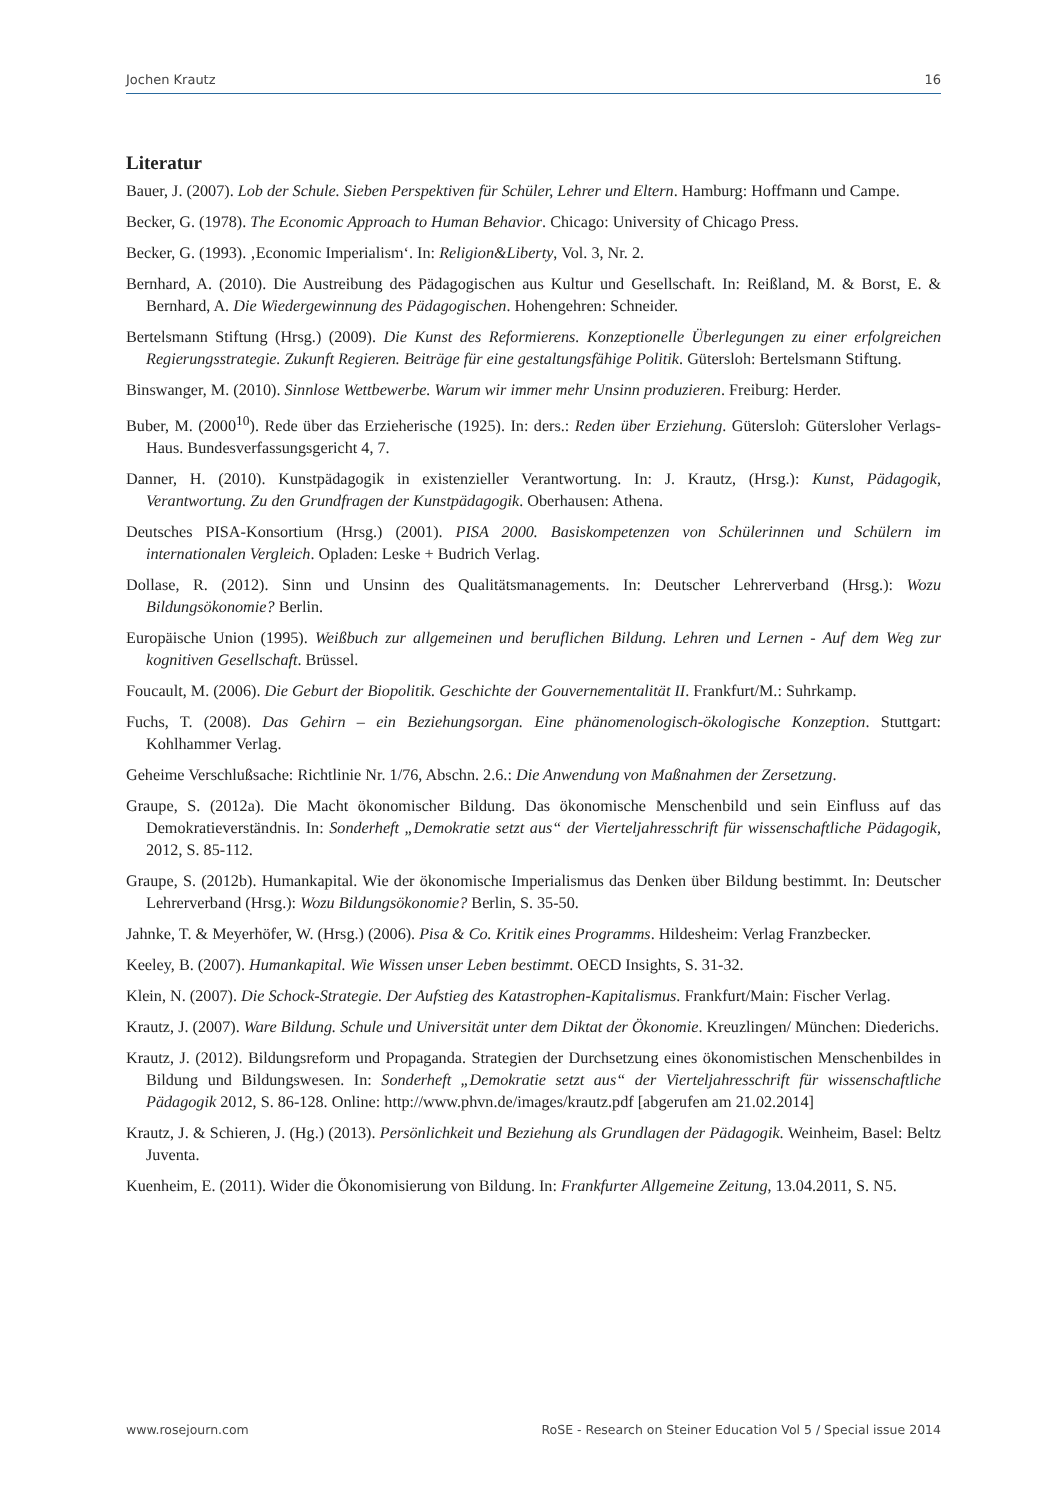Jochen Krautz 16
Literatur
Bauer, J. (2007). Lob der Schule. Sieben Perspektiven für Schüler, Lehrer und Eltern. Hamburg: Hoffmann und Campe.
Becker, G. (1978). The Economic Approach to Human Behavior. Chicago: University of Chicago Press.
Becker, G. (1993). ‚Economic Imperialism‘. In: Religion&Liberty, Vol. 3, Nr. 2.
Bernhard, A. (2010). Die Austreibung des Pädagogischen aus Kultur und Gesellschaft. In: Reißland, M. & Borst, E. & Bernhard, A. Die Wiedergewinnung des Pädagogischen. Hohengehren: Schneider.
Bertelsmann Stiftung (Hrsg.) (2009). Die Kunst des Reformierens. Konzeptionelle Überlegungen zu einer erfolgreichen Regierungsstrategie. Zukunft Regieren. Beiträge für eine gestaltungsfähige Politik. Gütersloh: Bertelsmann Stiftung.
Binswanger, M. (2010). Sinnlose Wettbewerbe. Warum wir immer mehr Unsinn produzieren. Freiburg: Herder.
Buber, M. (2000<sup>10</sup>). Rede über das Erzieherische (1925). In: ders.: Reden über Erziehung. Gütersloh: Gütersloher Verlags-Haus. Bundesverfassungsgericht 4, 7.
Danner, H. (2010). Kunstpädagogik in existenzieller Verantwortung. In: J. Krautz, (Hrsg.): Kunst, Pädagogik, Verantwortung. Zu den Grundfragen der Kunstpädagogik. Oberhausen: Athena.
Deutsches PISA-Konsortium (Hrsg.) (2001). PISA 2000. Basiskompetenzen von Schülerinnen und Schülern im internationalen Vergleich. Opladen: Leske + Budrich Verlag.
Dollase, R. (2012). Sinn und Unsinn des Qualitätsmanagements. In: Deutscher Lehrerverband (Hrsg.): Wozu Bildungsökonomie? Berlin.
Europäische Union (1995). Weißbuch zur allgemeinen und beruflichen Bildung. Lehren und Lernen - Auf dem Weg zur kognitiven Gesellschaft. Brüssel.
Foucault, M. (2006). Die Geburt der Biopolitik. Geschichte der Gouvernementalität II. Frankfurt/M.: Suhrkamp.
Fuchs, T. (2008). Das Gehirn – ein Beziehungsorgan. Eine phänomenologisch-ökologische Konzeption. Stuttgart: Kohlhammer Verlag.
Geheime Verschlußsache: Richtlinie Nr. 1/76, Abschn. 2.6.: Die Anwendung von Maßnahmen der Zersetzung.
Graupe, S. (2012a). Die Macht ökonomischer Bildung. Das ökonomische Menschenbild und sein Einfluss auf das Demokratieverständnis. In: Sonderheft „Demokratie setzt aus“ der Vierteljahresschrift für wissenschaftliche Pädagogik, 2012, S. 85-112.
Graupe, S. (2012b). Humankapital. Wie der ökonomische Imperialismus das Denken über Bildung bestimmt. In: Deutscher Lehrerverband (Hrsg.): Wozu Bildungsökonomie? Berlin, S. 35-50.
Jahnke, T. & Meyerhöfer, W. (Hrsg.) (2006). Pisa & Co. Kritik eines Programms. Hildesheim: Verlag Franzbecker.
Keeley, B. (2007). Humankapital. Wie Wissen unser Leben bestimmt. OECD Insights, S. 31-32.
Klein, N. (2007). Die Schock-Strategie. Der Aufstieg des Katastrophen-Kapitalismus. Frankfurt/Main: Fischer Verlag.
Krautz, J. (2007). Ware Bildung. Schule und Universität unter dem Diktat der Ökonomie. Kreuzlingen/ München: Diederichs.
Krautz, J. (2012). Bildungsreform und Propaganda. Strategien der Durchsetzung eines ökonomistischen Menschenbildes in Bildung und Bildungswesen. In: Sonderheft „Demokratie setzt aus“ der Vierteljahresschrift für wissenschaftliche Pädagogik 2012, S. 86-128. Online: http://www.phvn.de/images/krautz.pdf [abgerufen am 21.02.2014]
Krautz, J. & Schieren, J. (Hg.) (2013). Persönlichkeit und Beziehung als Grundlagen der Pädagogik. Weinheim, Basel: Beltz Juventa.
Kuenheim, E. (2011). Wider die Ökonomisierung von Bildung. In: Frankfurter Allgemeine Zeitung, 13.04.2011, S. N5.
www.rosejourn.com RoSE - Research on Steiner Education Vol 5 / Special issue 2014